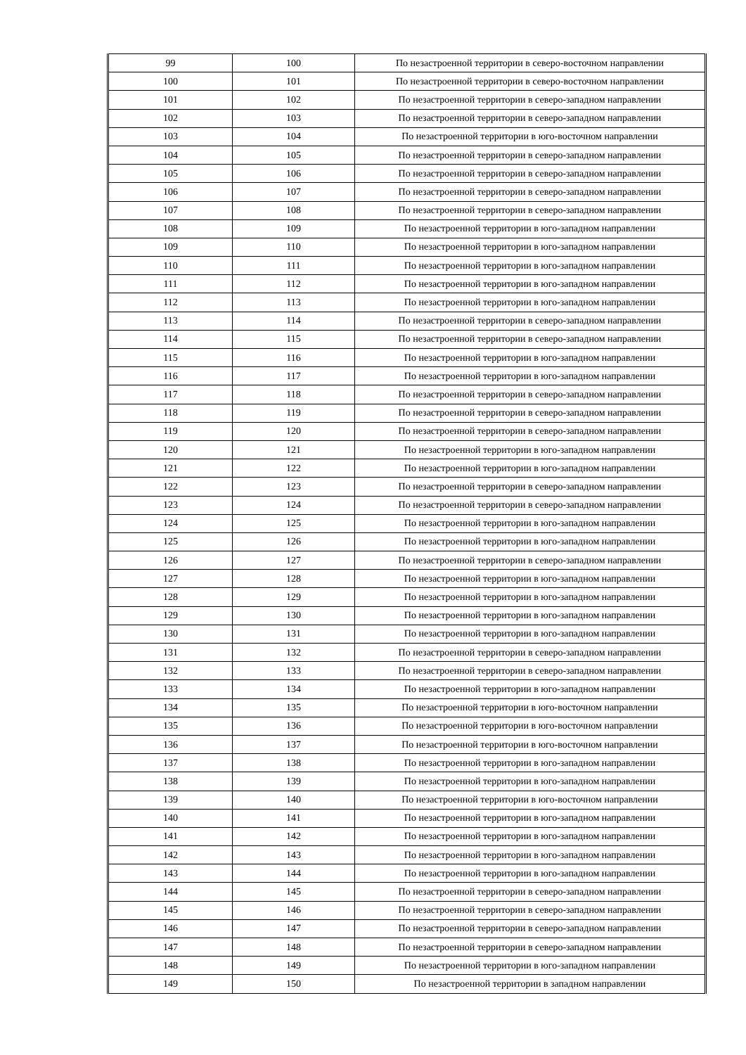| 99 | 100 | По незастроенной территории в северо-восточном направлении |
| 100 | 101 | По незастроенной территории в северо-восточном направлении |
| 101 | 102 | По незастроенной территории в северо-западном направлении |
| 102 | 103 | По незастроенной территории в северо-западном направлении |
| 103 | 104 | По незастроенной территории в юго-восточном направлении |
| 104 | 105 | По незастроенной территории в северо-западном направлении |
| 105 | 106 | По незастроенной территории в северо-западном направлении |
| 106 | 107 | По незастроенной территории в северо-западном направлении |
| 107 | 108 | По незастроенной территории в северо-западном направлении |
| 108 | 109 | По незастроенной территории в юго-западном направлении |
| 109 | 110 | По незастроенной территории в юго-западном направлении |
| 110 | 111 | По незастроенной территории в юго-западном направлении |
| 111 | 112 | По незастроенной территории в юго-западном направлении |
| 112 | 113 | По незастроенной территории в юго-западном направлении |
| 113 | 114 | По незастроенной территории в северо-западном направлении |
| 114 | 115 | По незастроенной территории в северо-западном направлении |
| 115 | 116 | По незастроенной территории в юго-западном направлении |
| 116 | 117 | По незастроенной территории в юго-западном направлении |
| 117 | 118 | По незастроенной территории в северо-западном направлении |
| 118 | 119 | По незастроенной территории в северо-западном направлении |
| 119 | 120 | По незастроенной территории в северо-западном направлении |
| 120 | 121 | По незастроенной территории в юго-западном направлении |
| 121 | 122 | По незастроенной территории в юго-западном направлении |
| 122 | 123 | По незастроенной территории в северо-западном направлении |
| 123 | 124 | По незастроенной территории в северо-западном направлении |
| 124 | 125 | По незастроенной территории в юго-западном направлении |
| 125 | 126 | По незастроенной территории в юго-западном направлении |
| 126 | 127 | По незастроенной территории в северо-западном направлении |
| 127 | 128 | По незастроенной территории в юго-западном направлении |
| 128 | 129 | По незастроенной территории в юго-западном направлении |
| 129 | 130 | По незастроенной территории в юго-западном направлении |
| 130 | 131 | По незастроенной территории в юго-западном направлении |
| 131 | 132 | По незастроенной территории в северо-западном направлении |
| 132 | 133 | По незастроенной территории в северо-западном направлении |
| 133 | 134 | По незастроенной территории в юго-западном направлении |
| 134 | 135 | По незастроенной территории в юго-восточном направлении |
| 135 | 136 | По незастроенной территории в юго-восточном направлении |
| 136 | 137 | По незастроенной территории в юго-восточном направлении |
| 137 | 138 | По незастроенной территории в юго-западном направлении |
| 138 | 139 | По незастроенной территории в юго-западном направлении |
| 139 | 140 | По незастроенной территории в юго-восточном направлении |
| 140 | 141 | По незастроенной территории в юго-западном направлении |
| 141 | 142 | По незастроенной территории в юго-западном направлении |
| 142 | 143 | По незастроенной территории в юго-западном направлении |
| 143 | 144 | По незастроенной территории в юго-западном направлении |
| 144 | 145 | По незастроенной территории в северо-западном направлении |
| 145 | 146 | По незастроенной территории в северо-западном направлении |
| 146 | 147 | По незастроенной территории в северо-западном направлении |
| 147 | 148 | По незастроенной территории в северо-западном направлении |
| 148 | 149 | По незастроенной территории в юго-западном направлении |
| 149 | 150 | По незастроенной территории в западном направлении |